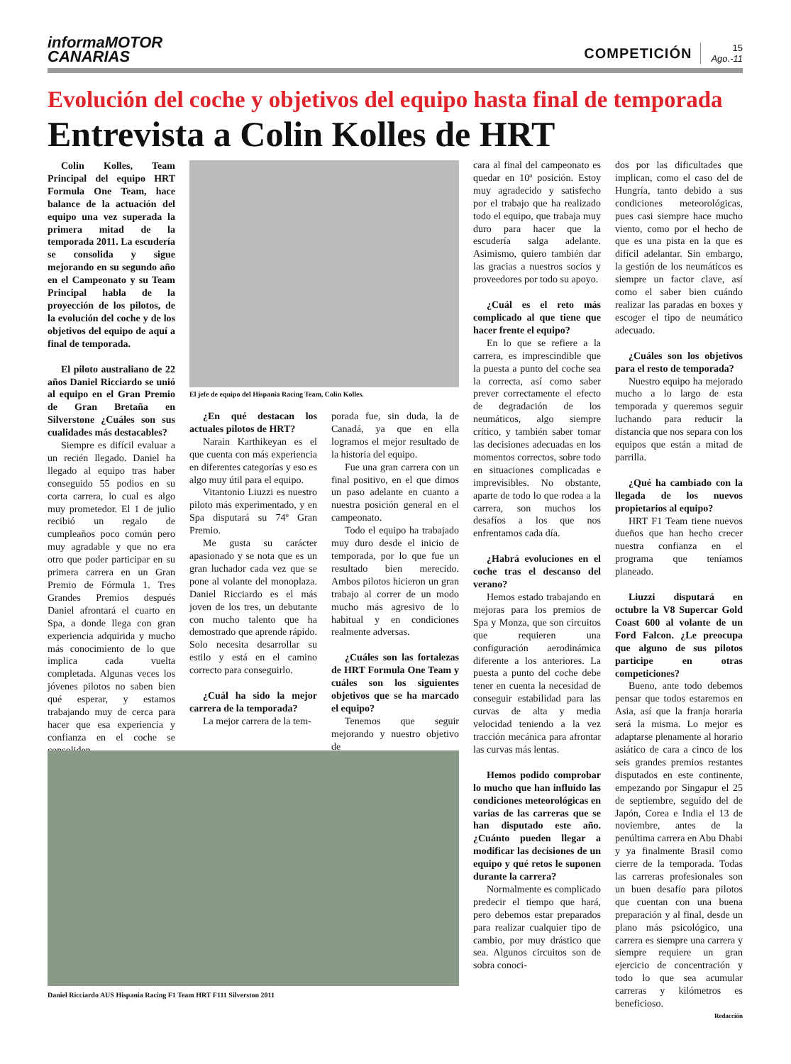informaMOTOR
CANARIAS
COMPETICIÓN
15
Ago.-11
Evolución del coche y objetivos del equipo hasta final de temporada
Entrevista a Colin Kolles de HRT
Colin Kolles, Team Principal del equipo HRT Formula One Team, hace balance de la actuación del equipo una vez superada la primera mitad de la temporada 2011. La escudería se consolida y sigue mejorando en su segundo año en el Campeonato y su Team Principal habla de la proyección de los pilotos, de la evolución del coche y de los objetivos del equipo de aquí a final de temporada.
El piloto australiano de 22 años Daniel Ricciardo se unió al equipo en el Gran Premio de Gran Bretaña en Silverstone ¿Cuáles son sus cualidades más destacables?
Siempre es difícil evaluar a un recién llegado. Daniel ha llegado al equipo tras haber conseguido 55 podios en su corta carrera, lo cual es algo muy prometedor. El 1 de julio recibió un regalo de cumpleaños poco común pero muy agradable y que no era otro que poder participar en su primera carrera en un Gran Premio de Fórmula 1. Tres Grandes Premios después Daniel afrontará el cuarto en Spa, a donde llega con gran experiencia adquirida y mucho más conocimiento de lo que implica cada vuelta completada. Algunas veces los jóvenes pilotos no saben bien qué esperar, y estamos trabajando muy de cerca para hacer que esa experiencia y confianza en el coche se consoliden.
El jefe de equipo del Hispania Racing Team, Colin Kolles.
¿En qué destacan los actuales pilotos de HRT?
Narain Karthikeyan es el que cuenta con más experiencia en diferentes categorías y eso es algo muy útil para el equipo.
Vitantonio Liuzzi es nuestro piloto más experimentado, y en Spa disputará su 74º Gran Premio.
Me gusta su carácter apasionado y se nota que es un gran luchador cada vez que se pone al volante del monoplaza. Daniel Ricciardo es el más joven de los tres, un debutante con mucho talento que ha demostrado que aprende rápido. Solo necesita desarrollar su estilo y está en el camino correcto para conseguirlo.
¿Cuál ha sido la mejor carrera de la temporada?
La mejor carrera de la tem-
porada fue, sin duda, la de Canadá, ya que en ella logramos el mejor resultado de la historia del equipo.
Fue una gran carrera con un final positivo, en el que dimos un paso adelante en cuanto a nuestra posición general en el campeonato.
Todo el equipo ha trabajado muy duro desde el inicio de temporada, por lo que fue un resultado bien merecido. Ambos pilotos hicieron un gran trabajo al correr de un modo mucho más agresivo de lo habitual y en condiciones realmente adversas.
¿Cuáles son las fortalezas de HRT Formula One Team y cuáles son los siguientes objetivos que se ha marcado el equipo?
Tenemos que seguir mejorando y nuestro objetivo de
Daniel Ricciardo AUS Hispania Racing F1 Team HRT F111 Silverston 2011
cara al final del campeonato es quedar en 10ª posición. Estoy muy agradecido y satisfecho por el trabajo que ha realizado todo el equipo, que trabaja muy duro para hacer que la escudería salga adelante. Asimismo, quiero también dar las gracias a nuestros socios y proveedores por todo su apoyo.
¿Cuál es el reto más complicado al que tiene que hacer frente el equipo?
En lo que se refiere a la carrera, es imprescindible que la puesta a punto del coche sea la correcta, así como saber prever correctamente el efecto de degradación de los neumáticos, algo siempre crítico, y también saber tomar las decisiones adecuadas en los momentos correctos, sobre todo en situaciones complicadas e imprevisibles. No obstante, aparte de todo lo que rodea a la carrera, son muchos los desafíos a los que nos enfrentamos cada día.
¿Habrá evoluciones en el coche tras el descanso del verano?
Hemos estado trabajando en mejoras para los premios de Spa y Monza, que son circuitos que requieren una configuración aerodinámica diferente a los anteriores. La puesta a punto del coche debe tener en cuenta la necesidad de conseguir estabilidad para las curvas de alta y media velocidad teniendo a la vez tracción mecánica para afrontar las curvas más lentas.
Hemos podido comprobar lo mucho que han influido las condiciones meteorológicas en varias de las carreras que se han disputado este año. ¿Cuánto pueden llegar a modificar las decisiones de un equipo y qué retos le suponen durante la carrera?
Normalmente es complicado predecir el tiempo que hará, pero debemos estar preparados para realizar cualquier tipo de cambio, por muy drástico que sea. Algunos circuitos son de sobra conoci-
dos por las dificultades que implican, como el caso del de Hungría, tanto debido a sus condiciones meteorológicas, pues casi siempre hace mucho viento, como por el hecho de que es una pista en la que es difícil adelantar. Sin embargo, la gestión de los neumáticos es siempre un factor clave, así como el saber bien cuándo realizar las paradas en boxes y escoger el tipo de neumático adecuado.
¿Cuáles son los objetivos para el resto de temporada?
Nuestro equipo ha mejorado mucho a lo largo de esta temporada y queremos seguir luchando para reducir la distancia que nos separa con los equipos que están a mitad de parrilla.
¿Qué ha cambiado con la llegada de los nuevos propietarios al equipo?
HRT F1 Team tiene nuevos dueños que han hecho crecer nuestra confianza en el programa que teníamos planeado.
Liuzzi disputará en octubre la V8 Supercar Gold Coast 600 al volante de un Ford Falcon. ¿Le preocupa que alguno de sus pilotos participe en otras competiciones?
Bueno, ante todo debemos pensar que todos estaremos en Asia, así que la franja horaria será la misma. Lo mejor es adaptarse plenamente al horario asiático de cara a cinco de los seis grandes premios restantes disputados en este continente, empezando por Singapur el 25 de septiembre, seguido del de Japón, Corea e India el 13 de noviembre, antes de la penúltima carrera en Abu Dhabi y ya finalmente Brasil como cierre de la temporada. Todas las carreras profesionales son un buen desafío para pilotos que cuentan con una buena preparación y al final, desde un plano más psicológico, una carrera es siempre una carrera y siempre requiere un gran ejercicio de concentración y todo lo que sea acumular carreras y kilómetros es beneficioso.
Redacción